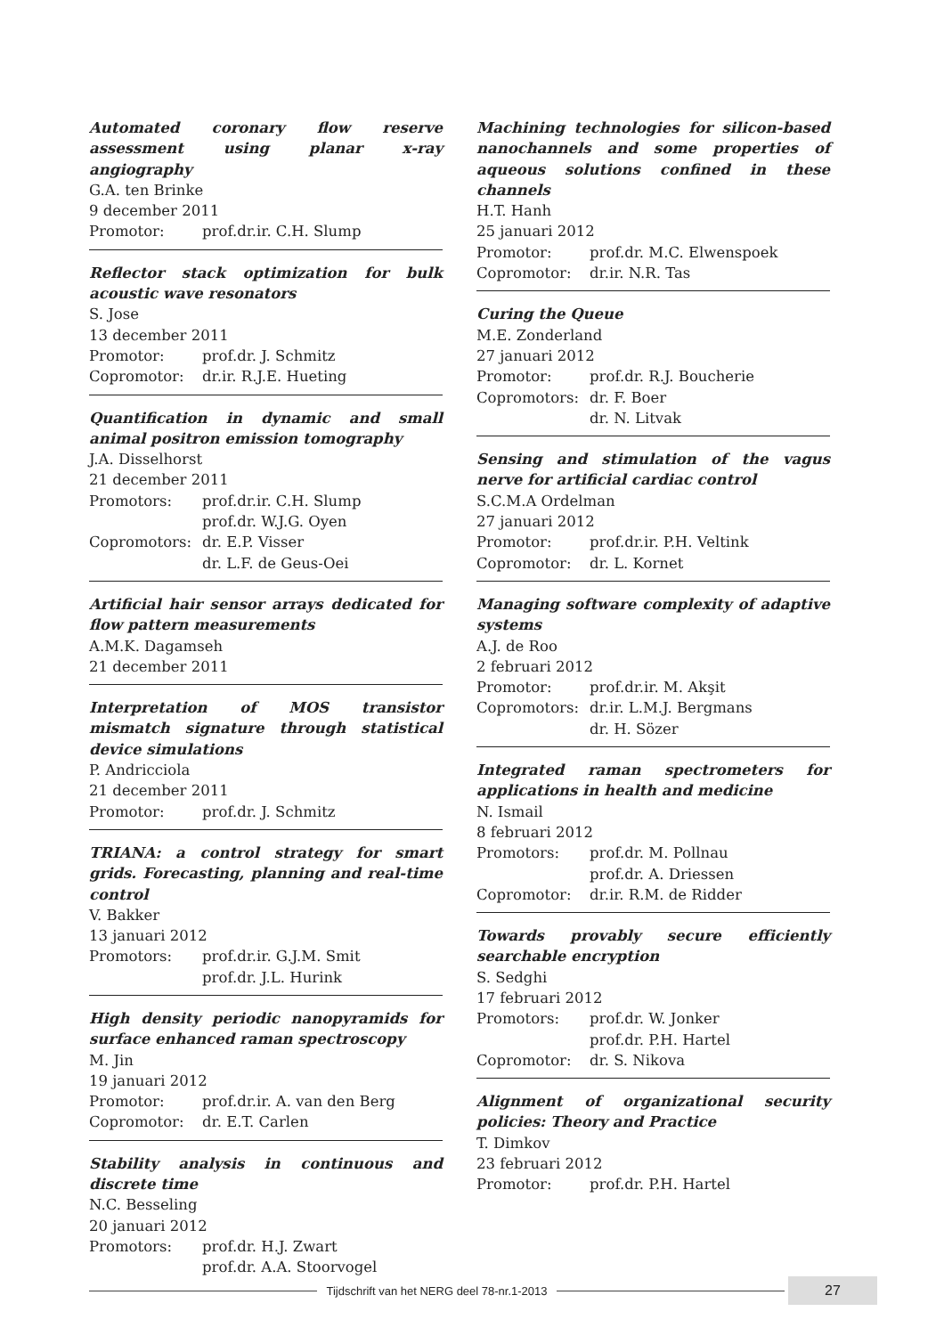Automated coronary flow reserve assessment using planar x-ray angiography
G.A. ten Brinke
9 december 2011
Promotor: prof.dr.ir. C.H. Slump
Reflector stack optimization for bulk acoustic wave resonators
S. Jose
13 december 2011
Promotor: prof.dr. J. Schmitz
Copromotor: dr.ir. R.J.E. Hueting
Quantification in dynamic and small animal positron emission tomography
J.A. Disselhorst
21 december 2011
Promotors: prof.dr.ir. C.H. Slump
prof.dr. W.J.G. Oyen
Copromotors: dr. E.P. Visser
dr. L.F. de Geus-Oei
Artificial hair sensor arrays dedicated for flow pattern measurements
A.M.K. Dagamseh
21 december 2011
Interpretation of MOS transistor mismatch signature through statistical device simulations
P. Andricciola
21 december 2011
Promotor: prof.dr. J. Schmitz
TRIANA: a control strategy for smart grids. Forecasting, planning and real-time control
V. Bakker
13 januari 2012
Promotors: prof.dr.ir. G.J.M. Smit
prof.dr. J.L. Hurink
High density periodic nanopyramids for surface enhanced raman spectroscopy
M. Jin
19 januari 2012
Promotor: prof.dr.ir. A. van den Berg
Copromotor: dr. E.T. Carlen
Stability analysis in continuous and discrete time
N.C. Besseling
20 januari 2012
Promotors: prof.dr. H.J. Zwart
prof.dr. A.A. Stoorvogel
Machining technologies for silicon-based nanochannels and some properties of aqueous solutions confined in these channels
H.T. Hanh
25 januari 2012
Promotor: prof.dr. M.C. Elwenspoek
Copromotor: dr.ir. N.R. Tas
Curing the Queue
M.E. Zonderland
27 januari 2012
Promotor: prof.dr. R.J. Boucherie
Copromotors: dr. F. Boer
dr. N. Litvak
Sensing and stimulation of the vagus nerve for artificial cardiac control
S.C.M.A Ordelman
27 januari 2012
Promotor: prof.dr.ir. P.H. Veltink
Copromotor: dr. L. Kornet
Managing software complexity of adaptive systems
A.J. de Roo
2 februari 2012
Promotor: prof.dr.ir. M. Akşit
Copromotors: dr.ir. L.M.J. Bergmans
dr. H. Sözer
Integrated raman spectrometers for applications in health and medicine
N. Ismail
8 februari 2012
Promotors: prof.dr. M. Pollnau
prof.dr. A. Driessen
Copromotor: dr.ir. R.M. de Ridder
Towards provably secure efficiently searchable encryption
S. Sedghi
17 februari 2012
Promotors: prof.dr. W. Jonker
prof.dr. P.H. Hartel
Copromotor: dr. S. Nikova
Alignment of organizational security policies: Theory and Practice
T. Dimkov
23 februari 2012
Promotor: prof.dr. P.H. Hartel
Tijdschrift van het NERG deel 78-nr.1-2013
27